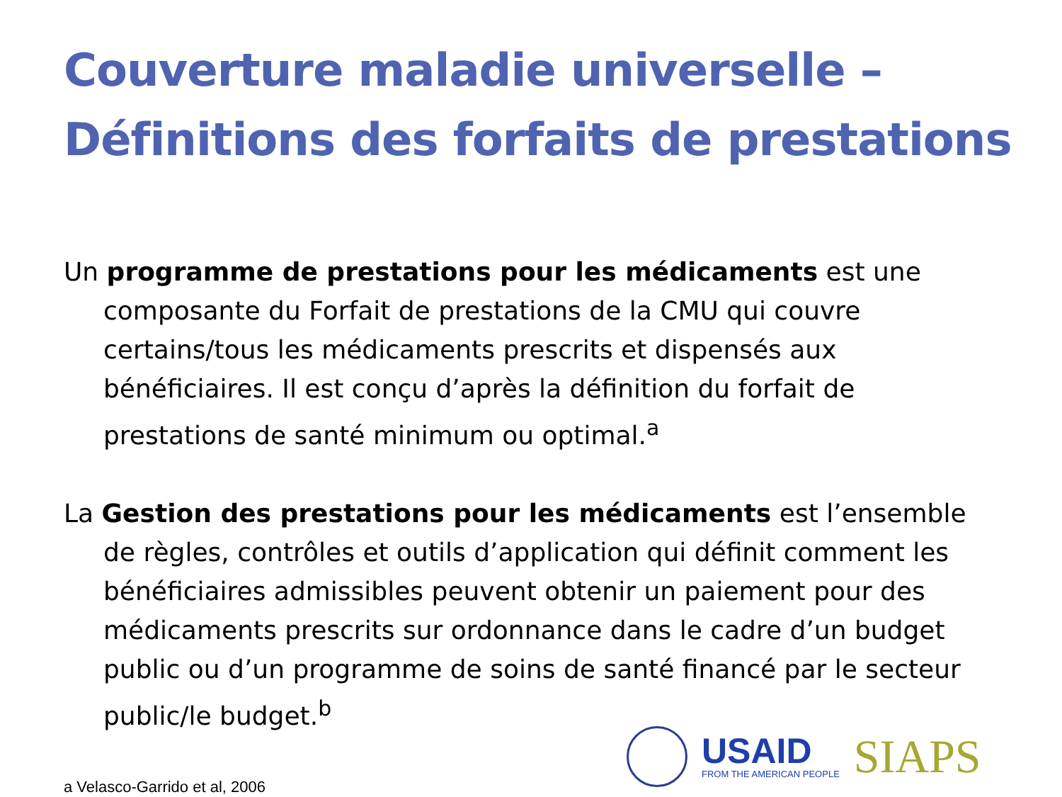Couverture maladie universelle –
Définitions des forfaits de prestations
Un programme de prestations pour les médicaments est une composante du Forfait de prestations de la CMU qui couvre certains/tous les médicaments prescrits et dispensés aux bénéficiaires. Il est conçu d’après la définition du forfait de prestations de santé minimum ou optimal.<sup>a</sup>
La Gestion des prestations pour les médicaments est l’ensemble de règles, contrôles et outils d’application qui définit comment les bénéficiaires admissibles peuvent obtenir un paiement pour des médicaments prescrits sur ordonnance dans le cadre d’un budget public ou d’un programme de soins de santé financé par le secteur public/le budget.<sup>b</sup>
USAID
FROM THE AMERICAN PEOPLE
SIAPS
a Velasco-Garrido et al, 2006